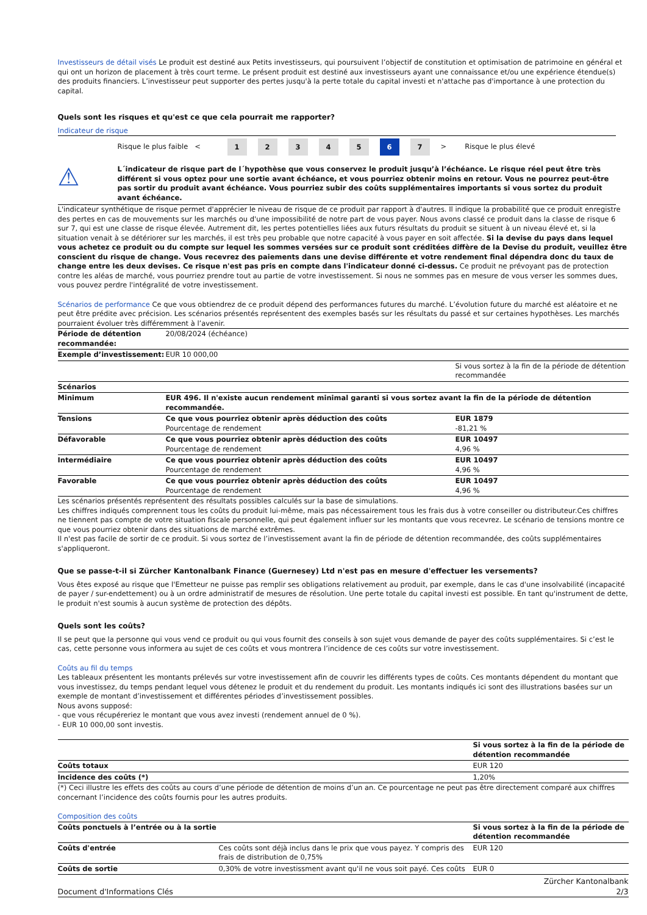Investisseurs de détail visés Le produit est destiné aux Petits investisseurs, qui poursuivent l’objectif de constitution et optimisation de patrimoine en général et qui ont un horizon de placement à très court terme. Le présent produit est destiné aux investisseurs ayant une connaissance et/ou une expérience étendue(s) des produits financiers. L’investisseur peut supporter des pertes jusqu'à la perte totale du capital investi et n'attache pas d'importance à une protection du capital.
Quels sont les risques et qu'est ce que cela pourrait me rapporter?
Indicateur de risque
Risque le plus faible < 12345 6 7 > Risque le plus élevé
⚠
L´indicateur de risque part de l´hypothèse que vous conservez le produit jusqu’à l’échéance. Le risque réel peut être très différent si vous optez pour une sortie avant échéance, et vous pourriez obtenir moins en retour. Vous ne pourrez peut-être pas sortir du produit avant échéance. Vous pourriez subir des coûts supplémentaires importants si vous sortez du produit avant échéance.
L'indicateur synthétique de risque permet d'apprécier le niveau de risque de ce produit par rapport à d'autres. Il indique la probabilité que ce produit enregistre des pertes en cas de mouvements sur les marchés ou d'une impossibilité de notre part de vous payer. Nous avons classé ce produit dans la classe de risque 6 sur 7, qui est une classe de risque élevée. Autrement dit, les pertes potentielles liées aux futurs résultats du produit se situent à un niveau élevé et, si la situation venait à se détériorer sur les marchés, il est très peu probable que notre capacité à vous payer en soit affectée. Si la devise du pays dans lequel vous achetez ce produit ou du compte sur lequel les sommes versées sur ce produit sont créditées diffère de la Devise du produit, veuillez être conscient du risque de change. Vous recevrez des paiements dans une devise différente et votre rendement final dépendra donc du taux de change entre les deux devises. Ce risque n'est pas pris en compte dans l'indicateur donné ci-dessus. Ce produit ne prévoyant pas de protection contre les aléas de marché, vous pourriez prendre tout au partie de votre investissement. Si nous ne sommes pas en mesure de vous verser les sommes dues, vous pouvez perdre l'intégralité de votre investissement.
Scénarios de performance Ce que vous obtiendrez de ce produit dépend des performances futures du marché. L’évolution future du marché est aléatoire et ne peut être prédite avec précision. Les scénarios présentés représentent des exemples basés sur les résultats du passé et sur certaines hypothèses. Les marchés pourraient évoluer très différemment à l’avenir.
| Période de détention recommandée: | 20/08/2024 (échéance) | |
| Exemple d’investissement: | EUR 10 000,00 | |
| | | Si vous sortez à la fin de la période de détention recommandée |
| Scénarios | | |
| Minimum | EUR 496. Il n'existe aucun rendement minimal garanti si vous sortez avant la fin de la période de détention recommandée. | |
| Tensions | Ce que vous pourriez obtenir après déduction des coûts Pourcentage de rendement | EUR 1879 -81,21 % |
| Défavorable | Ce que vous pourriez obtenir après déduction des coûts Pourcentage de rendement | EUR 10497 4,96 % |
| Intermédiaire | Ce que vous pourriez obtenir après déduction des coûts Pourcentage de rendement | EUR 10497 4,96 % |
| Favorable | Ce que vous pourriez obtenir après déduction des coûts Pourcentage de rendement | EUR 10497 4,96 % |
Les scénarios présentés représentent des résultats possibles calculés sur la base de simulations.
Les chiffres indiqués comprennent tous les coûts du produit lui-même, mais pas nécessairement tous les frais dus à votre conseiller ou distributeur.Ces chiffres ne tiennent pas compte de votre situation fiscale personnelle, qui peut également influer sur les montants que vous recevrez. Le scénario de tensions montre ce que vous pourriez obtenir dans des situations de marché extrêmes.
Il n'est pas facile de sortir de ce produit. Si vous sortez de l’investissement avant la fin de période de détention recommandée, des coûts supplémentaires s'appliqueront.
Que se passe-t-il si Zürcher Kantonalbank Finance (Guernesey) Ltd n'est pas en mesure d'effectuer les versements?
Vous êtes exposé au risque que l'Emetteur ne puisse pas remplir ses obligations relativement au produit, par exemple, dans le cas d'une insolvabilité (incapacité de payer / sur-endettement) ou à un ordre administratif de mesures de résolution. Une perte totale du capital investi est possible. En tant qu'instrument de dette, le produit n'est soumis à aucun système de protection des dépôts.
Quels sont les coûts?
Il se peut que la personne qui vous vend ce produit ou qui vous fournit des conseils à son sujet vous demande de payer des coûts supplémentaires. Si c’est le cas, cette personne vous informera au sujet de ces coûts et vous montrera l’incidence de ces coûts sur votre investissement.
Coûts au fil du temps
Les tableaux présentent les montants prélevés sur votre investissement afin de couvrir les différents types de coûts. Ces montants dépendent du montant que vous investissez, du temps pendant lequel vous détenez le produit et du rendement du produit. Les montants indiqués ici sont des illustrations basées sur un exemple de montant d’investissement et différentes périodes d’investissement possibles.
Nous avons supposé:
- que vous récupéreriez le montant que vous avez investi (rendement annuel de 0 %).
- EUR 10 000,00 sont investis.
| | Si vous sortez à la fin de la période de détention recommandée |
| Coûts totaux | EUR 120 |
| Incidence des coûts (*) | 1,20% |
(*) Ceci illustre les effets des coûts au cours d’une période de détention de moins d’un an. Ce pourcentage ne peut pas être directement comparé aux chiffres concernant l’incidence des coûts fournis pour les autres produits.
Composition des coûts
| Coûts ponctuels à l’entrée ou à la sortie | | Si vous sortez à la fin de la période de détention recommandée |
| --- | --- | --- |
| Coûts d'entrée | Ces coûts sont déjà inclus dans le prix que vous payez. Y compris des frais de distribution de 0,75% | EUR 120 |
| Coûts de sortie | 0,30% de votre investissment avant qu'il ne vous soit payé. Ces coûts | EUR 0 |
Document d'Informations Clés Zürcher Kantonalbank
2/3